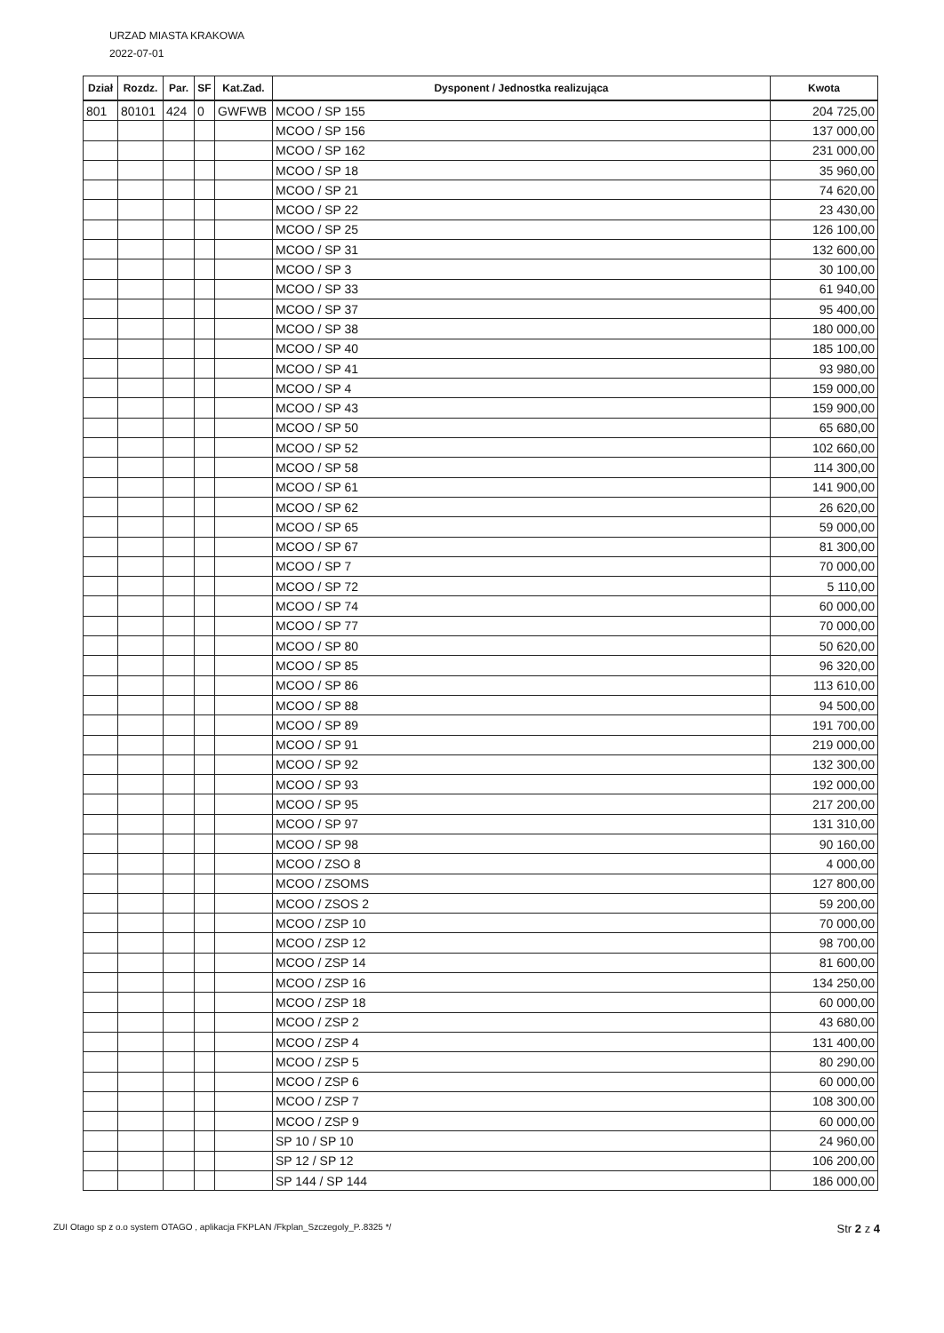URZAD MIASTA KRAKOWA
2022-07-01
| Dział | Rozdz. | Par. | SF | Kat.Zad. | Dysponent / Jednostka realizująca | Kwota |
| --- | --- | --- | --- | --- | --- | --- |
| 801 | 80101 | 424 | 0 | GWFWB | MCOO / SP 155 | 204 725,00 |
| | | | | | MCOO / SP 156 | 137 000,00 |
| | | | | | MCOO / SP 162 | 231 000,00 |
| | | | | | MCOO / SP 18 | 35 960,00 |
| | | | | | MCOO / SP 21 | 74 620,00 |
| | | | | | MCOO / SP 22 | 23 430,00 |
| | | | | | MCOO / SP 25 | 126 100,00 |
| | | | | | MCOO / SP 31 | 132 600,00 |
| | | | | | MCOO / SP 3 | 30 100,00 |
| | | | | | MCOO / SP 33 | 61 940,00 |
| | | | | | MCOO / SP 37 | 95 400,00 |
| | | | | | MCOO / SP 38 | 180 000,00 |
| | | | | | MCOO / SP 40 | 185 100,00 |
| | | | | | MCOO / SP 41 | 93 980,00 |
| | | | | | MCOO / SP 4 | 159 000,00 |
| | | | | | MCOO / SP 43 | 159 900,00 |
| | | | | | MCOO / SP 50 | 65 680,00 |
| | | | | | MCOO / SP 52 | 102 660,00 |
| | | | | | MCOO / SP 58 | 114 300,00 |
| | | | | | MCOO / SP 61 | 141 900,00 |
| | | | | | MCOO / SP 62 | 26 620,00 |
| | | | | | MCOO / SP 65 | 59 000,00 |
| | | | | | MCOO / SP 67 | 81 300,00 |
| | | | | | MCOO / SP 7 | 70 000,00 |
| | | | | | MCOO / SP 72 | 5 110,00 |
| | | | | | MCOO / SP 74 | 60 000,00 |
| | | | | | MCOO / SP 77 | 70 000,00 |
| | | | | | MCOO / SP 80 | 50 620,00 |
| | | | | | MCOO / SP 85 | 96 320,00 |
| | | | | | MCOO / SP 86 | 113 610,00 |
| | | | | | MCOO / SP 88 | 94 500,00 |
| | | | | | MCOO / SP 89 | 191 700,00 |
| | | | | | MCOO / SP 91 | 219 000,00 |
| | | | | | MCOO / SP 92 | 132 300,00 |
| | | | | | MCOO / SP 93 | 192 000,00 |
| | | | | | MCOO / SP 95 | 217 200,00 |
| | | | | | MCOO / SP 97 | 131 310,00 |
| | | | | | MCOO / SP 98 | 90 160,00 |
| | | | | | MCOO / ZSO 8 | 4 000,00 |
| | | | | | MCOO / ZSOMS | 127 800,00 |
| | | | | | MCOO / ZSOS 2 | 59 200,00 |
| | | | | | MCOO / ZSP 10 | 70 000,00 |
| | | | | | MCOO / ZSP 12 | 98 700,00 |
| | | | | | MCOO / ZSP 14 | 81 600,00 |
| | | | | | MCOO / ZSP 16 | 134 250,00 |
| | | | | | MCOO / ZSP 18 | 60 000,00 |
| | | | | | MCOO / ZSP 2 | 43 680,00 |
| | | | | | MCOO / ZSP 4 | 131 400,00 |
| | | | | | MCOO / ZSP 5 | 80 290,00 |
| | | | | | MCOO / ZSP 6 | 60 000,00 |
| | | | | | MCOO / ZSP 7 | 108 300,00 |
| | | | | | MCOO / ZSP 9 | 60 000,00 |
| | | | | | SP 10 / SP 10 | 24 960,00 |
| | | | | | SP 12 / SP 12 | 106 200,00 |
| | | | | | SP 144 / SP 144 | 186 000,00 |
ZUI Otago sp z o.o system OTAGO , aplikacja FKPLAN /Fkplan_Szczegoly_P..8325 */ Str 2 z 4